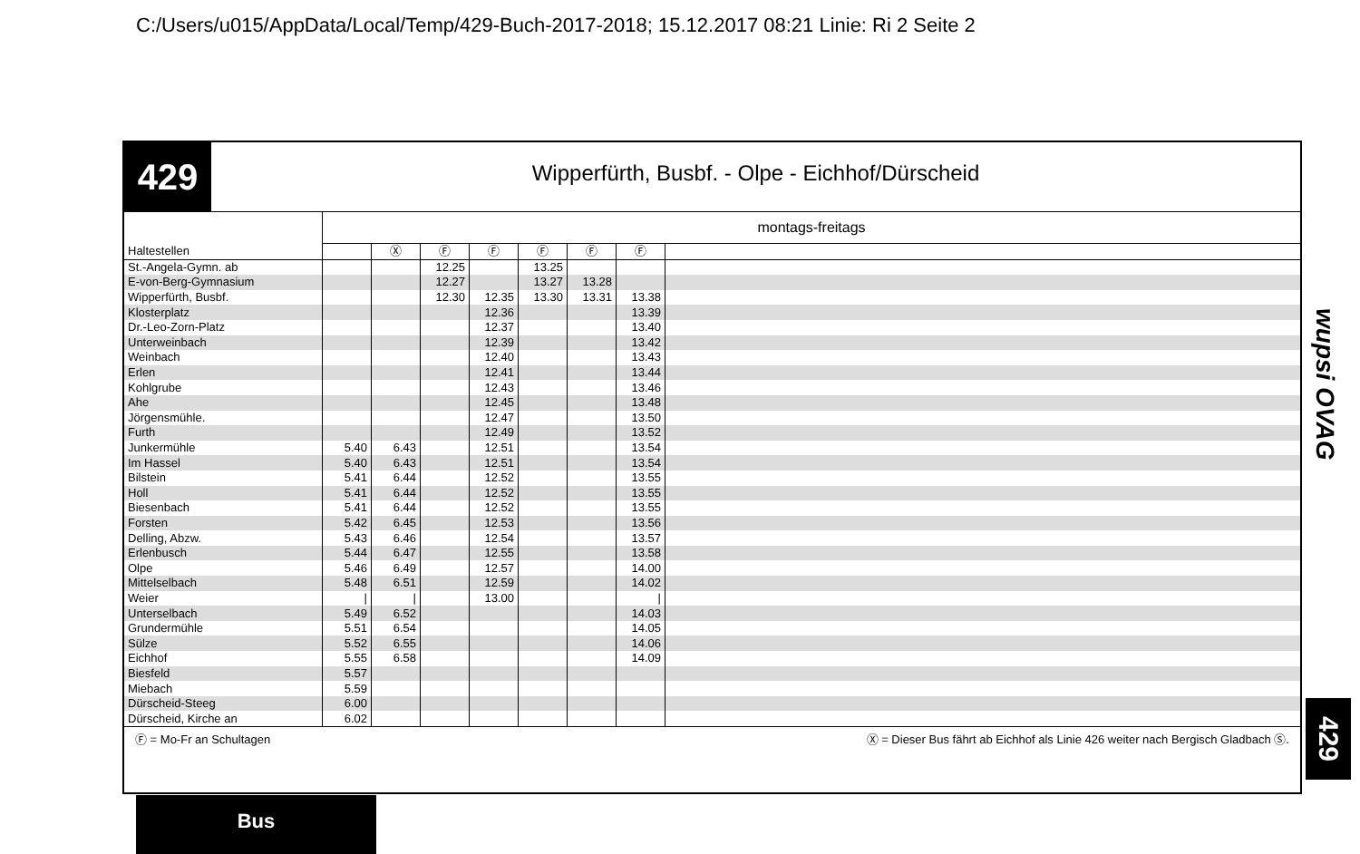C:/Users/u015/AppData/Local/Temp/429-Buch-2017-2018; 15.12.2017 08:21 Linie: Ri 2 Seite 2
429
Wipperfürth, Busbf. - Olpe - Eichhof/Dürscheid
| | montags-freitags | | | | | | | |
| --- | --- | --- | --- | --- | --- | --- | --- | --- |
| Haltestellen | | Ⓧ | Ⓕ | Ⓕ | Ⓕ | Ⓕ | Ⓕ | |
| St.-Angela-Gymn. ab | | | 12.25 | | 13.25 | | | |
| E-von-Berg-Gymnasium | | | 12.27 | | 13.27 | 13.28 | | |
| Wipperfürth, Busbf. | | | 12.30 | 12.35 | 13.30 | 13.31 | 13.38 | |
| Klosterplatz | | | | 12.36 | | | 13.39 | |
| Dr.-Leo-Zorn-Platz | | | | 12.37 | | | 13.40 | |
| Unterweinbach | | | | 12.39 | | | 13.42 | |
| Weinbach | | | | 12.40 | | | 13.43 | |
| Erlen | | | | 12.41 | | | 13.44 | |
| Kohlgrube | | | | 12.43 | | | 13.46 | |
| Ahe | | | | 12.45 | | | 13.48 | |
| Jörgensmühle. | | | | 12.47 | | | 13.50 | |
| Furth | | | | 12.49 | | | 13.52 | |
| Junkermühle | 5.40 | 6.43 | | 12.51 | | | 13.54 | |
| Im Hassel | 5.40 | 6.43 | | 12.51 | | | 13.54 | |
| Bilstein | 5.41 | 6.44 | | 12.52 | | | 13.55 | |
| Holl | 5.41 | 6.44 | | 12.52 | | | 13.55 | |
| Biesenbach | 5.41 | 6.44 | | 12.52 | | | 13.55 | |
| Forsten | 5.42 | 6.45 | | 12.53 | | | 13.56 | |
| Delling, Abzw. | 5.43 | 6.46 | | 12.54 | | | 13.57 | |
| Erlenbusch | 5.44 | 6.47 | | 12.55 | | | 13.58 | |
| Olpe | 5.46 | 6.49 | | 12.57 | | | 14.00 | |
| Mittelselbach | 5.48 | 6.51 | | 12.59 | | | 14.02 | |
| Weier | / | / | | 13.00 | | | / | |
| Unterselbach | 5.49 | 6.52 | | | | | 14.03 | |
| Grundermühle | 5.51 | 6.54 | | | | | 14.05 | |
| Sülze | 5.52 | 6.55 | | | | | 14.06 | |
| Eichhof | 5.55 | 6.58 | | | | | 14.09 | |
| Biesfeld | 5.57 | | | | | | | |
| Miebach | 5.59 | | | | | | | |
| Dürscheid-Steeg | 6.00 | | | | | | | |
| Dürscheid, Kirche an | 6.02 | | | | | | | |
Ⓕ = Mo-Fr an Schultagen Ⓧ = Dieser Bus fährt ab Eichhof als Linie 426 weiter nach Bergisch Gladbach Ⓢ.
wupsi OVAG
429
Bus